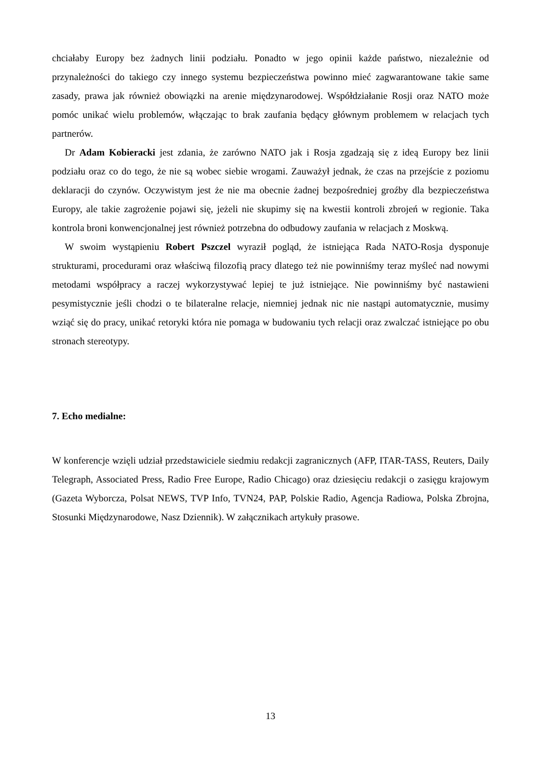chciałaby Europy bez żadnych linii podziału. Ponadto w jego opinii każde państwo, niezależnie od przynależności do takiego czy innego systemu bezpieczeństwa powinno mieć zagwarantowane takie same zasady, prawa jak również obowiązki na arenie międzynarodowej. Współdziałanie Rosji oraz NATO może pomóc unikać wielu problemów, włączając to brak zaufania będący głównym problemem w relacjach tych partnerów.
Dr Adam Kobieracki jest zdania, że zarówno NATO jak i Rosja zgadzają się z ideą Europy bez linii podziału oraz co do tego, że nie są wobec siebie wrogami. Zauważył jednak, że czas na przejście z poziomu deklaracji do czynów. Oczywistym jest że nie ma obecnie żadnej bezpośredniej groźby dla bezpieczeństwa Europy, ale takie zagrożenie pojawi się, jeżeli nie skupimy się na kwestii kontroli zbrojeń w regionie. Taka kontrola broni konwencjonalnej jest również potrzebna do odbudowy zaufania w relacjach z Moskwą.
W swoim wystąpieniu Robert Pszczel wyraził pogląd, że istniejąca Rada NATO-Rosja dysponuje strukturami, procedurami oraz właściwą filozofią pracy dlatego też nie powinniśmy teraz myśleć nad nowymi metodami współpracy a raczej wykorzystywać lepiej te już istniejące. Nie powinniśmy być nastawieni pesymistycznie jeśli chodzi o te bilateralne relacje, niemniej jednak nic nie nastąpi automatycznie, musimy wziąć się do pracy, unikać retoryki która nie pomaga w budowaniu tych relacji oraz zwalczać istniejące po obu stronach stereotypy.
7. Echo medialne:
W konferencje wzięli udział przedstawiciele siedmiu redakcji zagranicznych (AFP, ITAR-TASS, Reuters, Daily Telegraph, Associated Press, Radio Free Europe, Radio Chicago) oraz dziesięciu redakcji o zasięgu krajowym (Gazeta Wyborcza, Polsat NEWS, TVP Info, TVN24, PAP, Polskie Radio, Agencja Radiowa, Polska Zbrojna, Stosunki Międzynarodowe, Nasz Dziennik). W załącznikach artykuły prasowe.
13